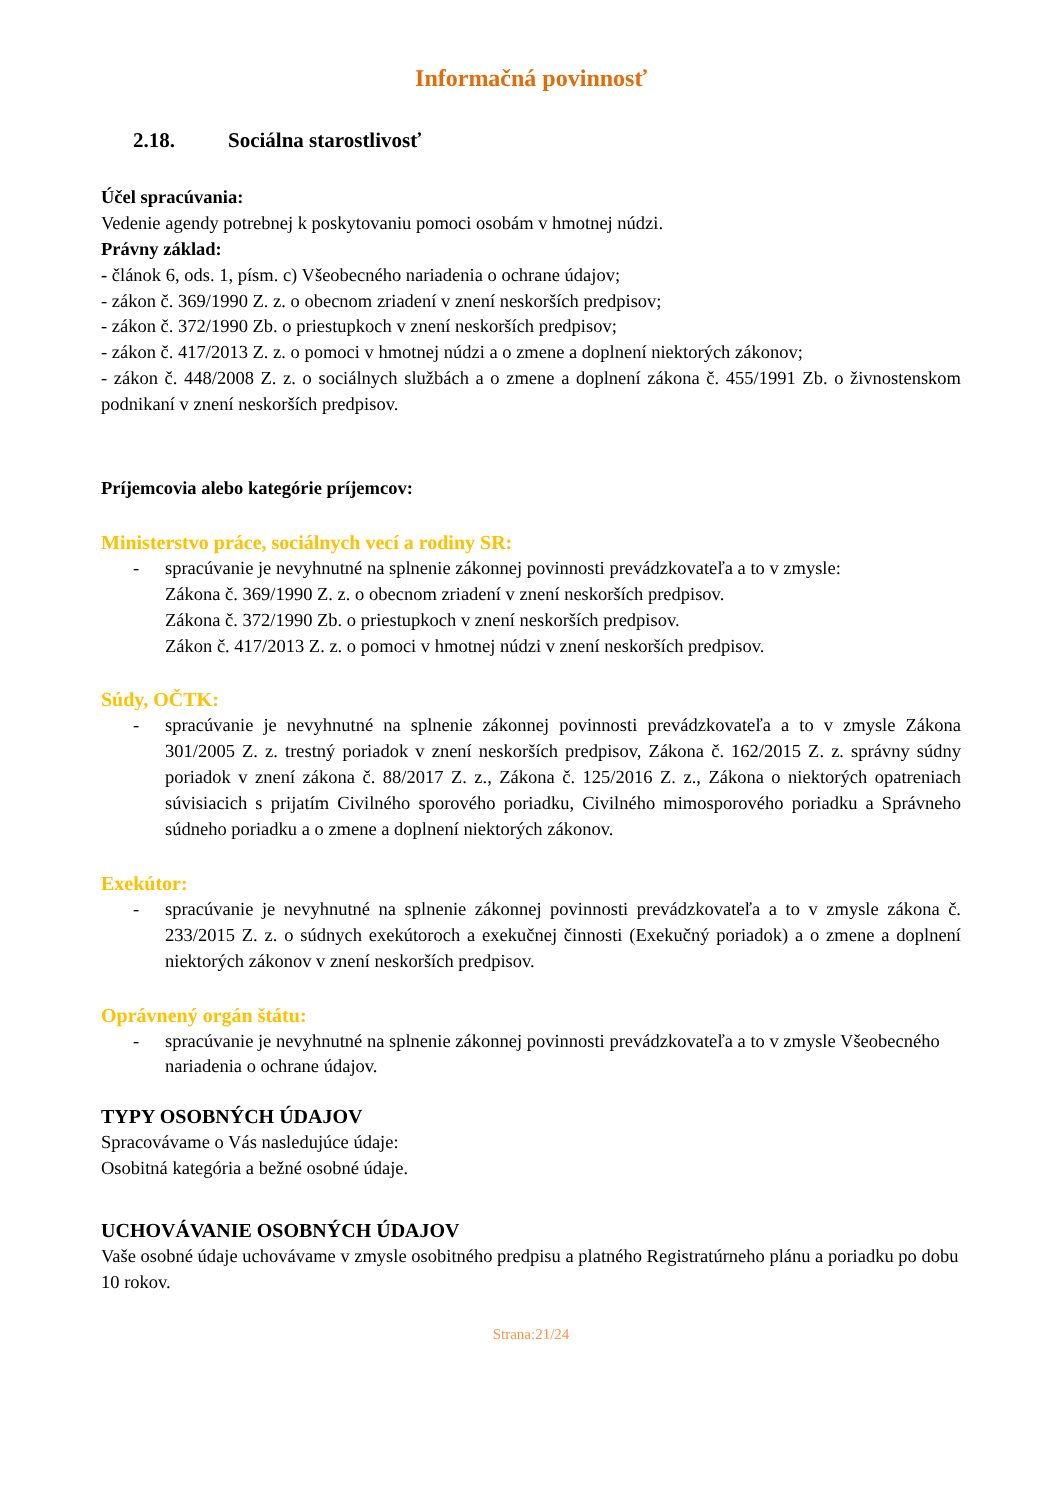Informačná povinnosť
2.18. Sociálna starostlivosť
Účel spracúvania:
Vedenie agendy potrebnej k poskytovaniu pomoci osobám v hmotnej núdzi.
Právny základ:
- článok 6, ods. 1, písm. c) Všeobecného nariadenia o ochrane údajov;
- zákon č. 369/1990 Z. z. o obecnom zriadení v znení neskorších predpisov;
- zákon č. 372/1990 Zb. o priestupkoch v znení neskorších predpisov;
- zákon č. 417/2013 Z. z. o pomoci v hmotnej núdzi a o zmene a doplnení niektorých zákonov;
- zákon č. 448/2008 Z. z. o sociálnych službách a o zmene a doplnení zákona č. 455/1991 Zb. o živnostenskom podnikaní v znení neskorších predpisov.
Príjemcovia alebo kategórie príjemcov:
Ministerstvo práce, sociálnych vecí a rodiny SR:
- spracúvanie je nevyhnutné na splnenie zákonnej povinnosti prevádzkovateľa a to v zmysle:
Zákona č. 369/1990 Z. z. o obecnom zriadení v znení neskorších predpisov.
Zákona č. 372/1990 Zb. o priestupkoch v znení neskorších predpisov.
Zákon č. 417/2013 Z. z. o pomoci v hmotnej núdzi v znení neskorších predpisov.
Súdy, OČTK:
- spracúvanie je nevyhnutné na splnenie zákonnej povinnosti prevádzkovateľa a to v zmysle Zákona 301/2005 Z. z. trestný poriadok v znení neskorších predpisov, Zákona č. 162/2015 Z. z. správny súdny poriadok v znení zákona č. 88/2017 Z. z., Zákona č. 125/2016 Z. z., Zákona o niektorých opatreniach súvisiacich s prijatím Civilného sporového poriadku, Civilného mimosporového poriadku a Správneho súdneho poriadku a o zmene a doplnení niektorých zákonov.
Exekútor:
- spracúvanie je nevyhnutné na splnenie zákonnej povinnosti prevádzkovateľa a to v zmysle zákona č. 233/2015 Z. z. o súdnych exekútoroch a exekučnej činnosti (Exekučný poriadok) a o zmene a doplnení niektorých zákonov v znení neskorších predpisov.
Oprávnený orgán štátu:
- spracúvanie je nevyhnutné na splnenie zákonnej povinnosti prevádzkovateľa a to v zmysle Všeobecného nariadenia o ochrane údajov.
TYPY OSOBNÝCH ÚDAJOV
Spracovávame o Vás nasledujúce údaje:
Osobitná kategória a bežné osobné údaje.
UCHOVÁVANIE OSOBNÝCH ÚDAJOV
Vaše osobné údaje uchovávame v zmysle osobitného predpisu a platného Registratúrneho plánu a poriadku po dobu 10 rokov.
Strana:21/24